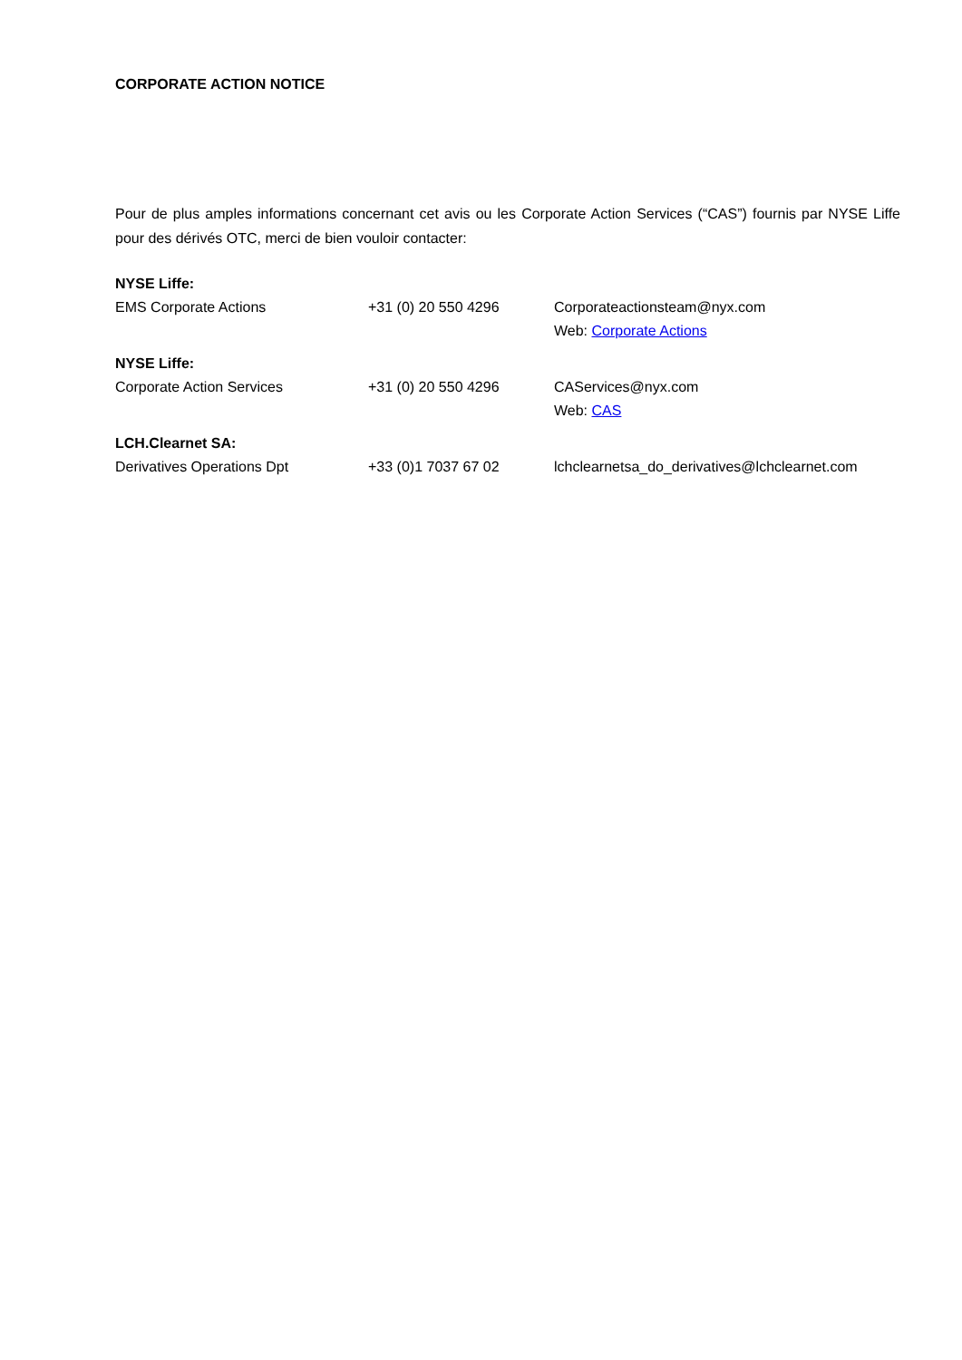CORPORATE ACTION NOTICE
Pour de plus amples informations concernant cet avis ou les Corporate Action Services (“CAS”) fournis par NYSE Liffe pour des dérivés OTC, merci de bien vouloir contacter:
| NYSE Liffe: | | |
| EMS Corporate Actions | +31 (0) 20 550 4296 | Corporateactionsteam@nyx.com Web: Corporate Actions |
| NYSE Liffe: | | |
| Corporate Action Services | +31 (0) 20 550 4296 | CAServices@nyx.com Web: CAS |
| LCH.Clearnet SA: | | |
| Derivatives Operations Dpt | +33 (0)1 7037 67 02 | lchclearnetsa_do_derivatives@lchclearnet.com |